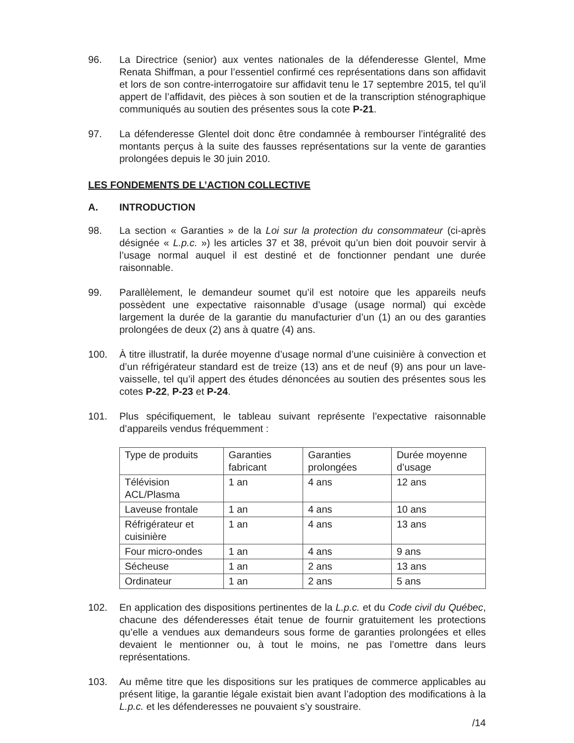96. La Directrice (senior) aux ventes nationales de la défenderesse Glentel, Mme Renata Shiffman, a pour l’essentiel confirmé ces représentations dans son affidavit et lors de son contre-interrogatoire sur affidavit tenu le 17 septembre 2015, tel qu’il appert de l’affidavit, des pièces à son soutien et de la transcription sténographique communiqués au soutien des présentes sous la cote P-21.
97. La défenderesse Glentel doit donc être condamnée à rembourser l’intégralité des montants perçus à la suite des fausses représentations sur la vente de garanties prolongées depuis le 30 juin 2010.
LES FONDEMENTS DE L’ACTION COLLECTIVE
A. INTRODUCTION
98. La section « Garanties » de la Loi sur la protection du consommateur (ci-après désignée « L.p.c. ») les articles 37 et 38, prévoit qu’un bien doit pouvoir servir à l’usage normal auquel il est destiné et de fonctionner pendant une durée raisonnable.
99. Parallèlement, le demandeur soumet qu’il est notoire que les appareils neufs possèdent une expectative raisonnable d’usage (usage normal) qui excède largement la durée de la garantie du manufacturier d’un (1) an ou des garanties prolongées de deux (2) ans à quatre (4) ans.
100. À titre illustratif, la durée moyenne d’usage normal d’une cuisinière à convection et d’un réfrigérateur standard est de treize (13) ans et de neuf (9) ans pour un lave-vaisselle, tel qu’il appert des études dénoncées au soutien des présentes sous les cotes P-22, P-23 et P-24.
101. Plus spécifiquement, le tableau suivant représente l’expectative raisonnable d’appareils vendus fréquemment :
| Type de produits | Garanties fabricant | Garanties prolongées | Durée moyenne d’usage |
| Télévision ACL/Plasma | 1 an | 4 ans | 12 ans |
| Laveuse frontale | 1 an | 4 ans | 10 ans |
| Réfrigérateur et cuisinière | 1 an | 4 ans | 13 ans |
| Four micro-ondes | 1 an | 4 ans | 9 ans |
| Sécheuse | 1 an | 2 ans | 13 ans |
| Ordinateur | 1 an | 2 ans | 5 ans |
102. En application des dispositions pertinentes de la L.p.c. et du Code civil du Québec, chacune des défenderesses était tenue de fournir gratuitement les protections qu’elle a vendues aux demandeurs sous forme de garanties prolongées et elles devaient le mentionner ou, à tout le moins, ne pas l’omettre dans leurs représentations.
103. Au même titre que les dispositions sur les pratiques de commerce applicables au présent litige, la garantie légale existait bien avant l’adoption des modifications à la L.p.c. et les défenderesses ne pouvaient s’y soustraire.
/14